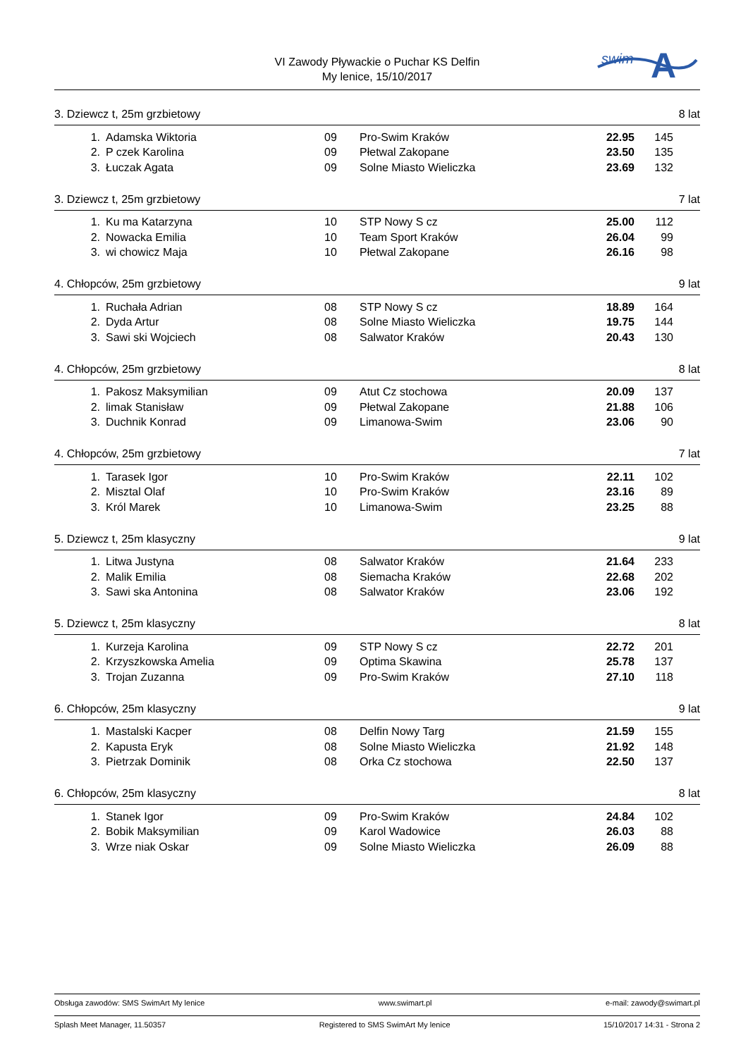VI Zawody Pływackie o Puchar KS Delfin
My lenice, 15/10/2017
swim
A
3. Dziewcz t, 25m grzbietowy 8 lat
| 1. | Adamska Wiktoria | 09 | Pro-Swim Kraków | 22.95 | 145 |
| 2. | P czek Karolina | 09 | Płetwal Zakopane | 23.50 | 135 |
| 3. | Łuczak Agata | 09 | Solne Miasto Wieliczka | 23.69 | 132 |
3. Dziewcz t, 25m grzbietowy 7 lat
| 1. | Ku ma Katarzyna | 10 | STP Nowy S cz | 25.00 | 112 |
| 2. | Nowacka Emilia | 10 | Team Sport Kraków | 26.04 | 99 |
| 3. | wi chowicz Maja | 10 | Płetwal Zakopane | 26.16 | 98 |
4. Chłopców, 25m grzbietowy 9 lat
| 1. | Ruchała Adrian | 08 | STP Nowy S cz | 18.89 | 164 |
| 2. | Dyda Artur | 08 | Solne Miasto Wieliczka | 19.75 | 144 |
| 3. | Sawi ski Wojciech | 08 | Salwator Kraków | 20.43 | 130 |
4. Chłopców, 25m grzbietowy 8 lat
| 1. | Pakosz Maksymilian | 09 | Atut Cz stochowa | 20.09 | 137 |
| 2. | limak Stanisław | 09 | Płetwal Zakopane | 21.88 | 106 |
| 3. | Duchnik Konrad | 09 | Limanowa-Swim | 23.06 | 90 |
4. Chłopców, 25m grzbietowy 7 lat
| 1. | Tarasek Igor | 10 | Pro-Swim Kraków | 22.11 | 102 |
| 2. | Misztal Olaf | 10 | Pro-Swim Kraków | 23.16 | 89 |
| 3. | Król Marek | 10 | Limanowa-Swim | 23.25 | 88 |
5. Dziewcz t, 25m klasyczny 9 lat
| 1. | Litwa Justyna | 08 | Salwator Kraków | 21.64 | 233 |
| 2. | Malik Emilia | 08 | Siemacha Kraków | 22.68 | 202 |
| 3. | Sawi ska Antonina | 08 | Salwator Kraków | 23.06 | 192 |
5. Dziewcz t, 25m klasyczny 8 lat
| 1. | Kurzeja Karolina | 09 | STP Nowy S cz | 22.72 | 201 |
| 2. | Krzyszkowska Amelia | 09 | Optima Skawina | 25.78 | 137 |
| 3. | Trojan Zuzanna | 09 | Pro-Swim Kraków | 27.10 | 118 |
6. Chłopców, 25m klasyczny 9 lat
| 1. | Mastalski Kacper | 08 | Delfin Nowy Targ | 21.59 | 155 |
| 2. | Kapusta Eryk | 08 | Solne Miasto Wieliczka | 21.92 | 148 |
| 3. | Pietrzak Dominik | 08 | Orka Cz stochowa | 22.50 | 137 |
6. Chłopców, 25m klasyczny 8 lat
| 1. | Stanek Igor | 09 | Pro-Swim Kraków | 24.84 | 102 |
| 2. | Bobik Maksymilian | 09 | Karol Wadowice | 26.03 | 88 |
| 3. | Wrze niak Oskar | 09 | Solne Miasto Wieliczka | 26.09 | 88 |
Obsługa zawodów: SMS SwimArt My lenice www.swimart.pl e-mail: zawody@swimart.pl
Splash Meet Manager, 11.50357 Registered to SMS SwimArt My lenice 15/10/2017 14:31 - Strona 2